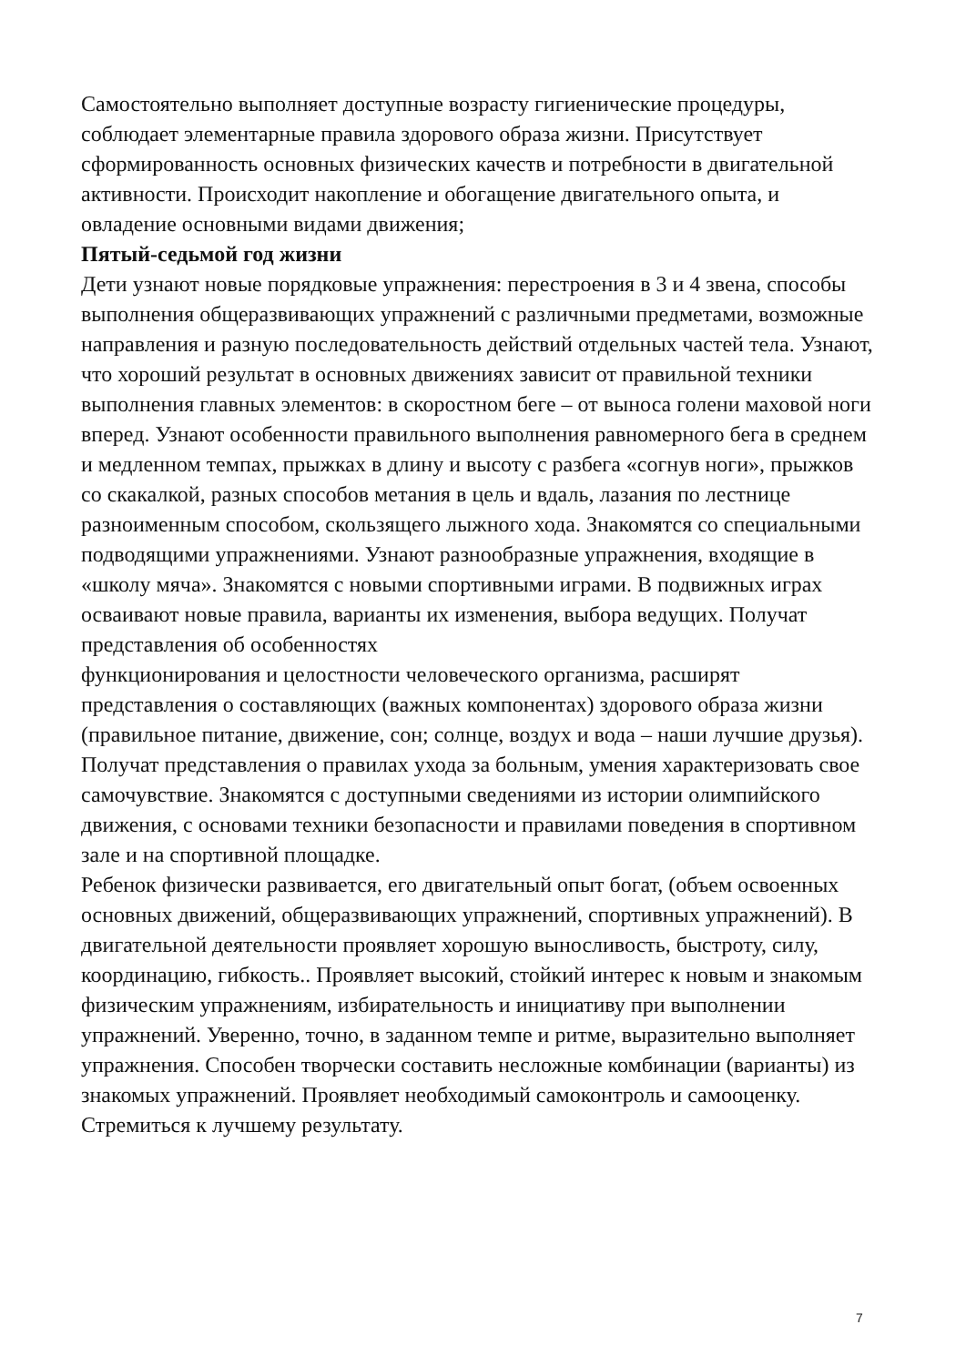Самостоятельно выполняет доступные возрасту гигиенические процедуры, соблюдает элементарные правила здорового образа жизни. Присутствует сформированность основных физических качеств и потребности в двигательной активности. Происходит накопление и обогащение двигательного опыта, и овладение основными видами движения;
Пятый-седьмой год жизни
Дети узнают новые порядковые упражнения: перестроения в 3 и 4 звена, способы выполнения общеразвивающих упражнений с различными предметами, возможные направления и разную последовательность действий отдельных частей тела. Узнают, что хороший результат в основных движениях зависит от правильной техники выполнения главных элементов: в скоростном беге – от выноса голени маховой ноги вперед. Узнают особенности правильного выполнения равномерного бега в среднем и медленном темпах, прыжках в длину и высоту с разбега «согнув ноги», прыжков со скакалкой, разных способов метания в цель и вдаль, лазания по лестнице разноименным способом, скользящего лыжного хода. Знакомятся со специальными подводящими упражнениями. Узнают разнообразные упражнения, входящие в «школу мяча». Знакомятся с новыми спортивными играми. В подвижных играх осваивают новые правила, варианты их изменения, выбора ведущих. Получат представления об особенностях
функционирования и целостности человеческого организма, расширят представления о составляющих (важных компонентах) здорового образа жизни (правильное питание, движение, сон; солнце, воздух и вода – наши лучшие друзья). Получат представления о правилах ухода за больным, умения характеризовать свое самочувствие. Знакомятся с доступными сведениями из истории олимпийского движения, с основами техники безопасности и правилами поведения в спортивном зале и на спортивной площадке.
Ребенок физически развивается, его двигательный опыт богат, (объем освоенных основных движений, общеразвивающих упражнений, спортивных упражнений). В двигательной деятельности проявляет хорошую выносливость, быстроту, силу, координацию, гибкость.. Проявляет высокий, стойкий интерес к новым и знакомым физическим упражнениям, избирательность и инициативу при выполнении упражнений. Уверенно, точно, в заданном темпе и ритме, выразительно выполняет упражнения. Способен творчески составить несложные комбинации (варианты) из знакомых упражнений. Проявляет необходимый самоконтроль и самооценку. Стремиться к лучшему результату.
7